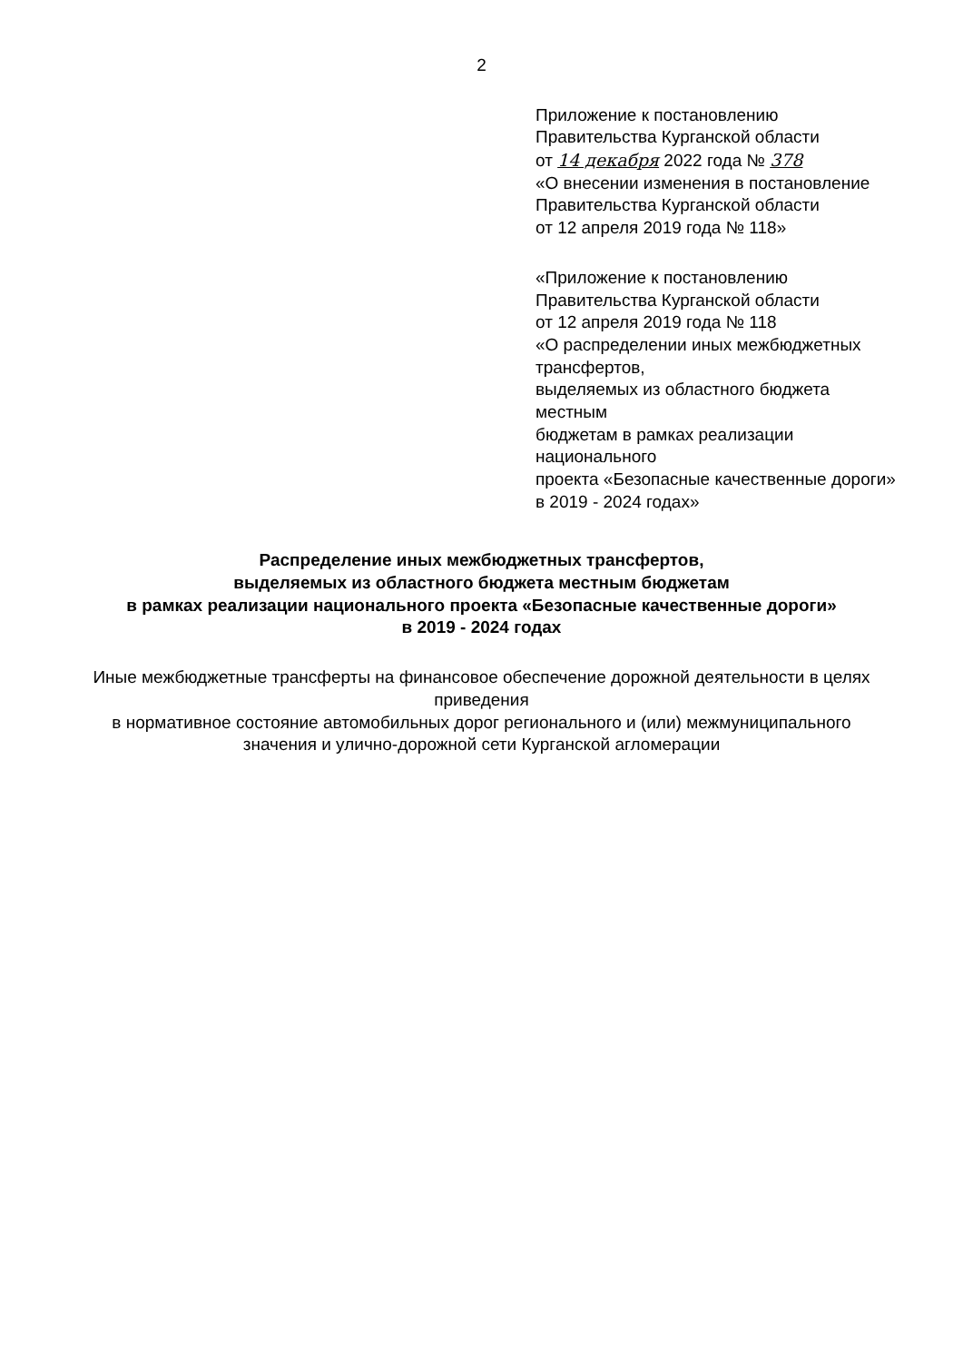2
Приложение к постановлению
Правительства Курганской области
от 14 декабря 2022 года № 378
«О внесении изменения в постановление
Правительства Курганской области
от 12 апреля 2019 года № 118»
«Приложение к постановлению
Правительства Курганской области
от 12 апреля 2019 года № 118
«О распределении иных межбюджетных трансфертов,
выделяемых из областного бюджета местным
бюджетам в рамках реализации национального
проекта «Безопасные качественные дороги»
в 2019 - 2024 годах»
Распределение иных межбюджетных трансфертов,
выделяемых из областного бюджета местным бюджетам
в рамках реализации национального проекта «Безопасные качественные дороги»
в 2019 - 2024 годах
Иные межбюджетные трансферты на финансовое обеспечение дорожной деятельности в целях приведения
в нормативное состояние автомобильных дорог регионального и (или) межмуниципального
значения и улично-дорожной сети Курганской агломерации